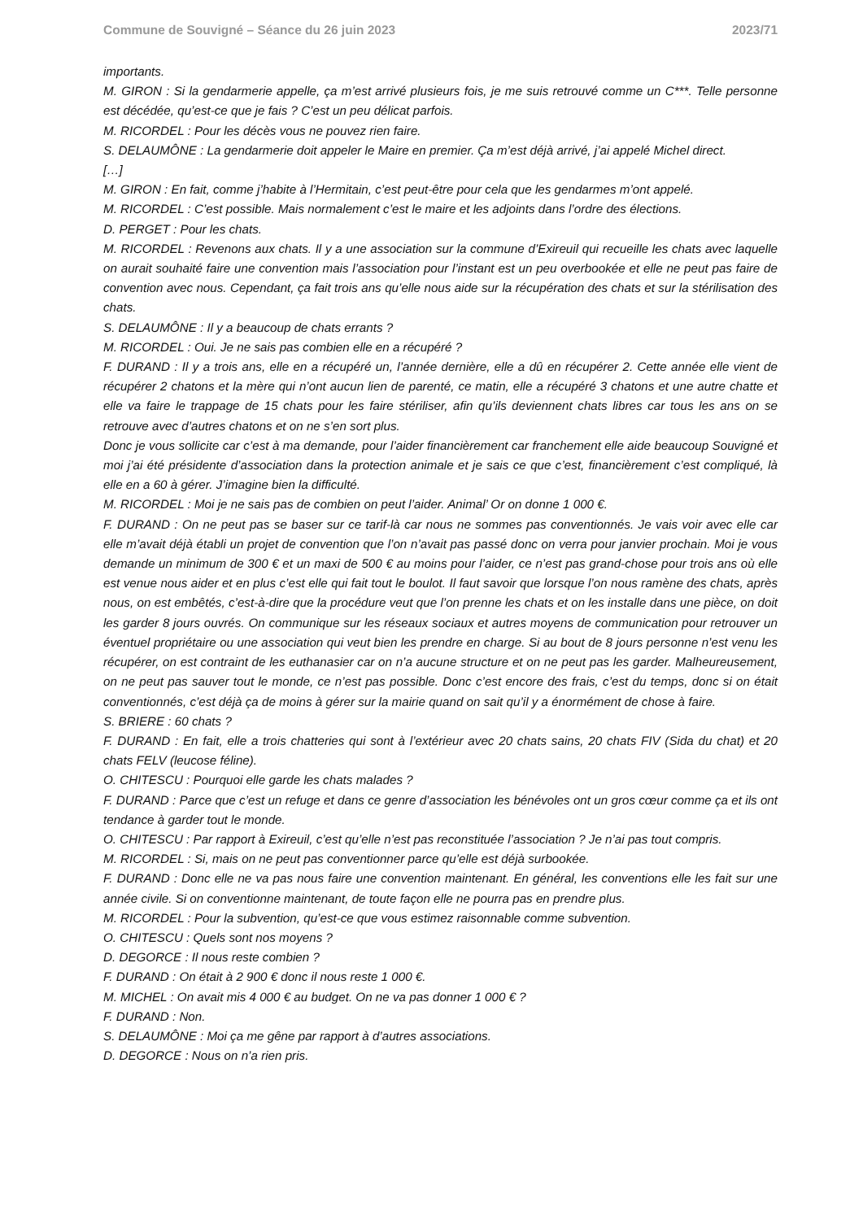Commune de Souvigné – Séance du 26 juin 2023 2023/71
importants.
M. GIRON : Si la gendarmerie appelle, ça m’est arrivé plusieurs fois, je me suis retrouvé comme un C***. Telle personne est décédée, qu’est-ce que je fais ? C’est un peu délicat parfois.
M. RICORDEL : Pour les décès vous ne pouvez rien faire.
S. DELAUMÔNE : La gendarmerie doit appeler le Maire en premier. Ça m’est déjà arrivé, j’ai appelé Michel direct.
[…]
M. GIRON : En fait, comme j’habite à l’Hermitain, c’est peut-être pour cela que les gendarmes m’ont appelé.
M. RICORDEL : C’est possible. Mais normalement c’est le maire et les adjoints dans l’ordre des élections.
D. PERGET : Pour les chats.
M. RICORDEL : Revenons aux chats. Il y a une association sur la commune d’Exireuil qui recueille les chats avec laquelle on aurait souhaité faire une convention mais l’association pour l’instant est un peu overbookée et elle ne peut pas faire de convention avec nous. Cependant, ça fait trois ans qu’elle nous aide sur la récupération des chats et sur la stérilisation des chats.
S. DELAUMÔNE : Il y a beaucoup de chats errants ?
M. RICORDEL : Oui. Je ne sais pas combien elle en a récupéré ?
F. DURAND : Il y a trois ans, elle en a récupéré un, l’année dernière, elle a dû en récupérer 2. Cette année elle vient de récupérer 2 chatons et la mère qui n’ont aucun lien de parenté, ce matin, elle a récupéré 3 chatons et une autre chatte et elle va faire le trappage de 15 chats pour les faire stériliser, afin qu’ils deviennent chats libres car tous les ans on se retrouve avec d’autres chatons et on ne s’en sort plus.
Donc je vous sollicite car c’est à ma demande, pour l’aider financièrement car franchement elle aide beaucoup Souvigné et moi j’ai été présidente d’association dans la protection animale et je sais ce que c’est, financièrement c’est compliqué, là elle en a 60 à gérer. J’imagine bien la difficulté.
M. RICORDEL : Moi je ne sais pas de combien on peut l’aider. Animal’ Or on donne 1 000 €.
F. DURAND : On ne peut pas se baser sur ce tarif-là car nous ne sommes pas conventionnés. Je vais voir avec elle car elle m’avait déjà établi un projet de convention que l’on n’avait pas passé donc on verra pour janvier prochain. Moi je vous demande un minimum de 300 € et un maxi de 500 € au moins pour l’aider, ce n’est pas grand-chose pour trois ans où elle est venue nous aider et en plus c’est elle qui fait tout le boulot. Il faut savoir que lorsque l’on nous ramène des chats, après nous, on est embêtés, c’est-à-dire que la procédure veut que l’on prenne les chats et on les installe dans une pièce, on doit les garder 8 jours ouvrés. On communique sur les réseaux sociaux et autres moyens de communication pour retrouver un éventuel propriétaire ou une association qui veut bien les prendre en charge. Si au bout de 8 jours personne n’est venu les récupérer, on est contraint de les euthanasier car on n’a aucune structure et on ne peut pas les garder. Malheureusement, on ne peut pas sauver tout le monde, ce n’est pas possible. Donc c’est encore des frais, c’est du temps, donc si on était conventionnés, c’est déjà ça de moins à gérer sur la mairie quand on sait qu’il y a énormément de chose à faire.
S. BRIERE : 60 chats ?
F. DURAND : En fait, elle a trois chatteries qui sont à l’extérieur avec 20 chats sains, 20 chats FIV (Sida du chat) et 20 chats FELV (leucose féline).
O. CHITESCU : Pourquoi elle garde les chats malades ?
F. DURAND : Parce que c’est un refuge et dans ce genre d’association les bénévoles ont un gros cœur comme ça et ils ont tendance à garder tout le monde.
O. CHITESCU : Par rapport à Exireuil, c’est qu’elle n’est pas reconstituée l’association ? Je n’ai pas tout compris.
M. RICORDEL : Si, mais on ne peut pas conventionner parce qu’elle est déjà surbookée.
F. DURAND : Donc elle ne va pas nous faire une convention maintenant. En général, les conventions elle les fait sur une année civile. Si on conventionne maintenant, de toute façon elle ne pourra pas en prendre plus.
M. RICORDEL : Pour la subvention, qu’est-ce que vous estimez raisonnable comme subvention.
O. CHITESCU : Quels sont nos moyens ?
D. DEGORCE : Il nous reste combien ?
F. DURAND : On était à 2 900 € donc il nous reste 1 000 €.
M. MICHEL : On avait mis 4 000 € au budget. On ne va pas donner 1 000 € ?
F. DURAND : Non.
S. DELAUMÔNE : Moi ça me gêne par rapport à d’autres associations.
D. DEGORCE : Nous on n’a rien pris.